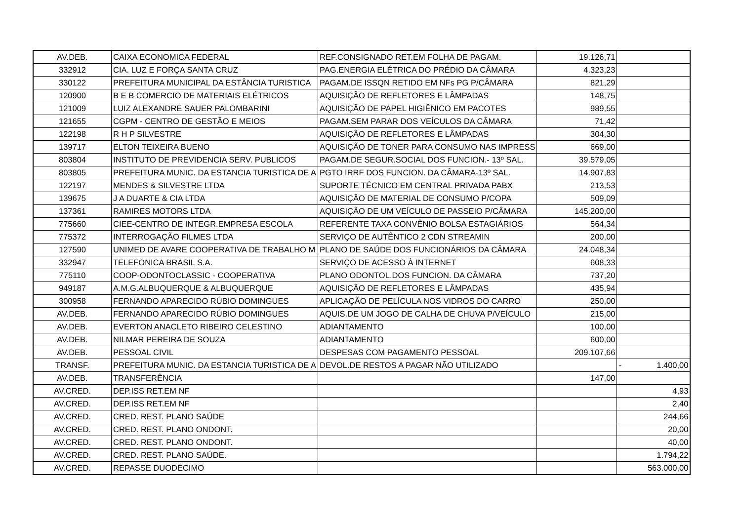| AV.DEB. | CAIXA ECONOMICA FEDERAL | REF.CONSIGNADO RET.EM FOLHA DE PAGAM. | 19.126,71 | |
| 332912 | CIA. LUZ E FORÇA SANTA CRUZ | PAG.ENERGIA ELÉTRICA DO PRÉDIO DA CÂMARA | 4.323,23 | |
| 330122 | PREFEITURA MUNICIPAL DA ESTÂNCIA TURISTICA | PAGAM.DE ISSQN RETIDO EM NFs PG P/CÂMARA | 821,29 | |
| 120900 | B E B COMERCIO DE MATERIAIS ELÉTRICOS | AQUISIÇÃO DE REFLETORES E LÂMPADAS | 148,75 | |
| 121009 | LUIZ ALEXANDRE SAUER PALOMBARINI | AQUISIÇÃO DE PAPEL HIGIÊNICO EM PACOTES | 989,55 | |
| 121655 | CGPM - CENTRO DE GESTÃO E MEIOS | PAGAM.SEM PARAR DOS VEÍCULOS DA CÂMARA | 71,42 | |
| 122198 | R H P SILVESTRE | AQUISIÇÃO DE REFLETORES E LÂMPADAS | 304,30 | |
| 139717 | ELTON TEIXEIRA BUENO | AQUISIÇÃO DE TONER PARA CONSUMO NAS IMPRESS | 669,00 | |
| 803804 | INSTITUTO DE PREVIDENCIA SERV. PUBLICOS | PAGAM.DE SEGUR.SOCIAL DOS FUNCION.- 13º SAL. | 39.579,05 | |
| 803805 | PREFEITURA MUNIC. DA ESTANCIA TURISTICA DE A | PGTO IRRF DOS FUNCION. DA CÂMARA-13º SAL. | 14.907,83 | |
| 122197 | MENDES & SILVESTRE LTDA | SUPORTE TÉCNICO EM CENTRAL PRIVADA PABX | 213,53 | |
| 139675 | J A DUARTE & CIA LTDA | AQUISIÇÃO DE MATERIAL DE CONSUMO P/COPA | 509,09 | |
| 137361 | RAMIRES MOTORS LTDA | AQUISIÇÃO DE UM VEÍCULO DE PASSEIO P/CÂMARA | 145.200,00 | |
| 775660 | CIEE-CENTRO DE INTEGR.EMPRESA ESCOLA | REFERENTE TAXA CONVÊNIO BOLSA ESTAGIÁRIOS | 564,34 | |
| 775372 | INTERROGAÇÃO FILMES LTDA | SERVIÇO DE AUTÊNTICO 2 CDN STREAMIN | 200,00 | |
| 127590 | UNIMED DE AVARE COOPERATIVA DE TRABALHO M | PLANO DE SAÚDE DOS FUNCIONÁRIOS DA CÂMARA | 24.048,34 | |
| 332947 | TELEFONICA BRASIL S.A. | SERVIÇO DE ACESSO À INTERNET | 608,33 | |
| 775110 | COOP-ODONTOCLASSIC - COOPERATIVA | PLANO ODONTOL.DOS FUNCION. DA CÂMARA | 737,20 | |
| 949187 | A.M.G.ALBUQUERQUE & ALBUQUERQUE | AQUISIÇÃO DE REFLETORES E LÂMPADAS | 435,94 | |
| 300958 | FERNANDO APARECIDO RÚBIO DOMINGUES | APLICAÇÃO DE PELÍCULA NOS VIDROS DO CARRO | 250,00 | |
| AV.DEB. | FERNANDO APARECIDO RÚBIO DOMINGUES | AQUIS.DE UM JOGO DE CALHA DE CHUVA P/VEÍCULO | 215,00 | |
| AV.DEB. | EVERTON ANACLETO RIBEIRO CELESTINO | ADIANTAMENTO | 100,00 | |
| AV.DEB. | NILMAR PEREIRA DE SOUZA | ADIANTAMENTO | 600,00 | |
| AV.DEB. | PESSOAL CIVIL | DESPESAS COM PAGAMENTO PESSOAL | 209.107,66 | |
| TRANSF. | PREFEITURA MUNIC. DA ESTANCIA TURISTICA DE A | DEVOL.DE RESTOS A PAGAR NÃO UTILIZADO | | - 1.400,00 |
| AV.DEB. | TRANSFERÊNCIA | | 147,00 | |
| AV.CRED. | DEP.ISS RET.EM NF | | | 4,93 |
| AV.CRED. | DEP.ISS RET.EM NF | | | 2,40 |
| AV.CRED. | CRED. REST. PLANO SAÚDE | | | 244,66 |
| AV.CRED. | CRED. REST. PLANO ONDONT. | | | 20,00 |
| AV.CRED. | CRED. REST. PLANO ONDONT. | | | 40,00 |
| AV.CRED. | CRED. REST. PLANO SAÚDE. | | | 1.794,22 |
| AV.CRED. | REPASSE DUODÉCIMO | | | 563.000,00 |